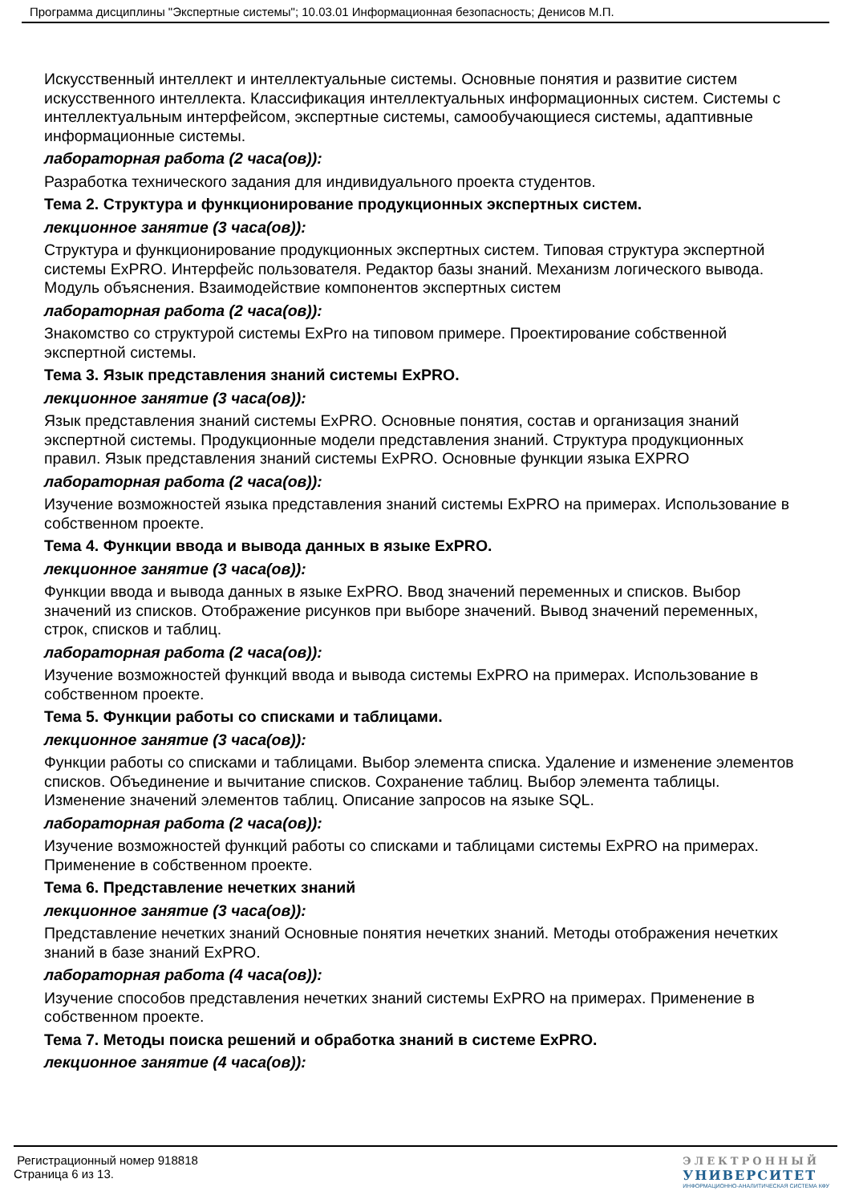Программа дисциплины "Экспертные системы"; 10.03.01 Информационная безопасность; Денисов М.П.
Искусственный интеллект и интеллектуальные системы. Основные понятия и развитие систем искусственного интеллекта. Классификация интеллектуальных информационных систем. Системы с интеллектуальным интерфейсом, экспертные системы, самообучающиеся системы, адаптивные информационные системы.
лабораторная работа (2 часа(ов)):
Разработка технического задания для индивидуального проекта студентов.
Тема 2. Структура и функционирование продукционных экспертных систем.
лекционное занятие (3 часа(ов)):
Структура и функционирование продукционных экспертных систем. Типовая структура экспертной системы ExPRO. Интерфейс пользователя. Редактор базы знаний. Механизм логического вывода. Модуль объяснения. Взаимодействие компонентов экспертных систем
лабораторная работа (2 часа(ов)):
Знакомство со структурой системы ExPro на типовом примере. Проектирование собственной экспертной системы.
Тема 3. Язык представления знаний системы ExPRO.
лекционное занятие (3 часа(ов)):
Язык представления знаний системы ExPRO. Основные понятия, состав и организация знаний экспертной системы. Продукционные модели представления знаний. Структура продукционных правил. Язык представления знаний системы ExPRO. Основные функции языка EXPRO
лабораторная работа (2 часа(ов)):
Изучение возможностей языка представления знаний системы ExPRO на примерах. Использование в собственном проекте.
Тема 4. Функции ввода и вывода данных в языке ExPRO.
лекционное занятие (3 часа(ов)):
Функции ввода и вывода данных в языке ExPRO. Ввод значений переменных и списков. Выбор значений из списков. Отображение рисунков при выборе значений. Вывод значений переменных, строк, списков и таблиц.
лабораторная работа (2 часа(ов)):
Изучение возможностей функций ввода и вывода системы ExPRO на примерах. Использование в собственном проекте.
Тема 5. Функции работы со списками и таблицами.
лекционное занятие (3 часа(ов)):
Функции работы со списками и таблицами. Выбор элемента списка. Удаление и изменение элементов списков. Объединение и вычитание списков. Сохранение таблиц. Выбор элемента таблицы. Изменение значений элементов таблиц. Описание запросов на языке SQL.
лабораторная работа (2 часа(ов)):
Изучение возможностей функций работы со списками и таблицами системы ExPRO на примерах. Применение в собственном проекте.
Тема 6. Представление нечетких знаний
лекционное занятие (3 часа(ов)):
Представление нечетких знаний Основные понятия нечетких знаний. Методы отображения нечетких знаний в базе знаний ExPRO.
лабораторная работа (4 часа(ов)):
Изучение способов представления нечетких знаний системы ExPRO на примерах. Применение в собственном проекте.
Тема 7. Методы поиска решений и обработка знаний в системе ExPRO.
лекционное занятие (4 часа(ов)):
Регистрационный номер 918818
Страница 6 из 13.
ЭЛЕКТРОННЫЙ
УНИВЕРСИТЕТ
ИНФОРМАЦИОННО-АНАЛИТИЧЕСКАЯ СИСТЕМА КФУ